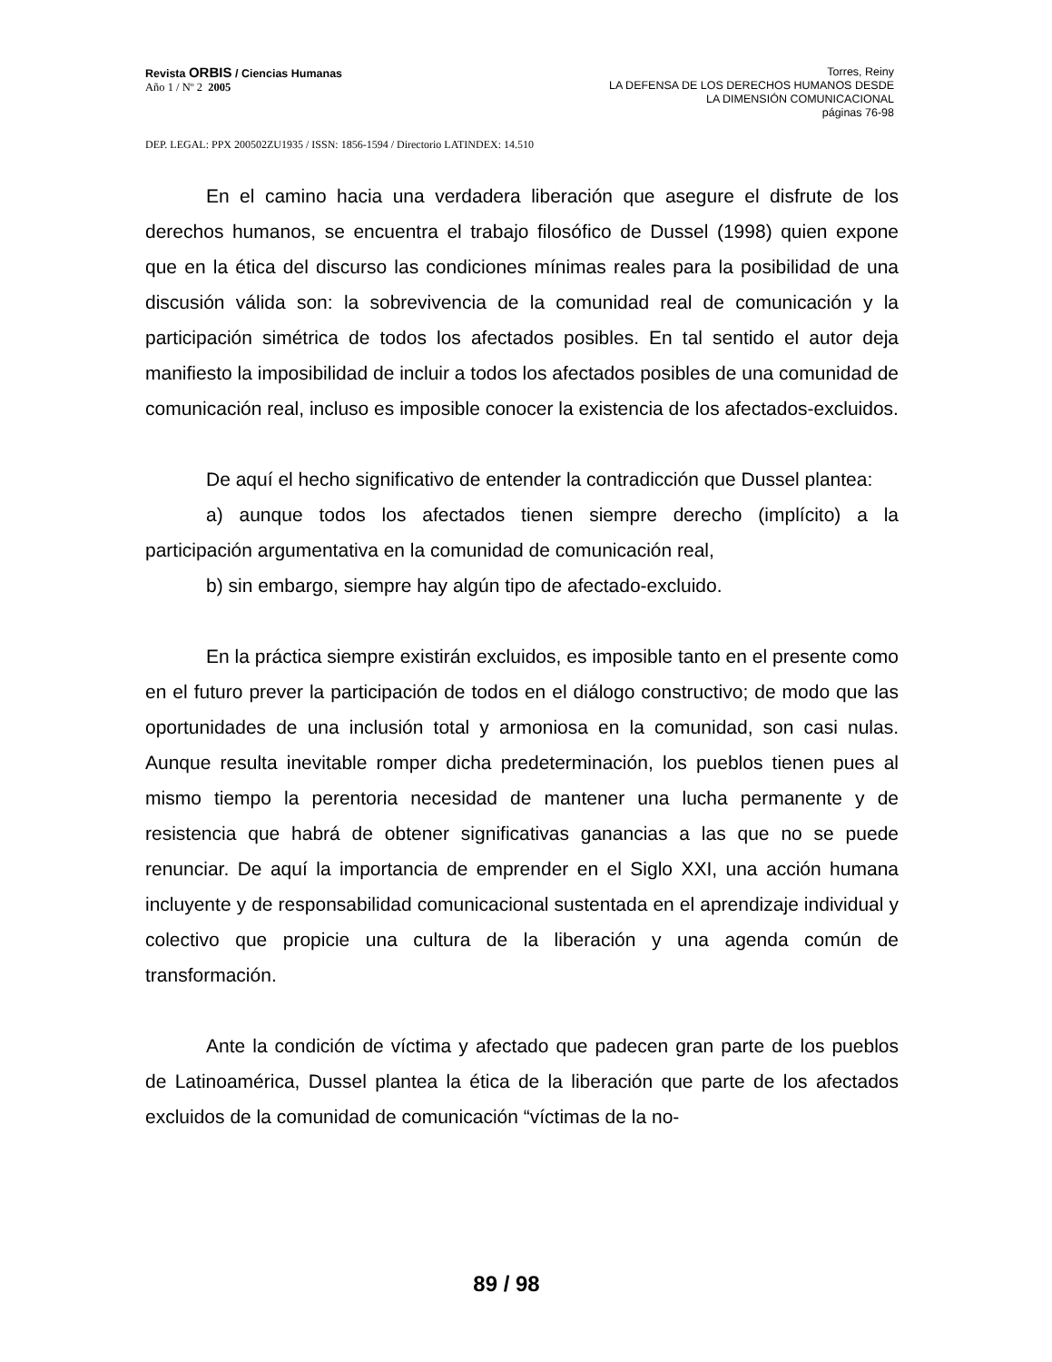Revista ORBIS / Ciencias Humanas
Año 1 / Nº 2 2005
Torres, Reiny
LA DEFENSA DE LOS DERECHOS HUMANOS DESDE
LA DIMENSIÓN COMUNICACIONAL
páginas 76-98
DEP. LEGAL: PPX 200502ZU1935 / ISSN: 1856-1594 / Directorio LATINDEX: 14.510
En el camino hacia una verdadera liberación que asegure el disfrute de los derechos humanos, se encuentra el trabajo filosófico de Dussel (1998) quien expone que en la ética del discurso las condiciones mínimas reales para la posibilidad de una discusión válida son: la sobrevivencia de la comunidad real de comunicación y la participación simétrica de todos los afectados posibles. En tal sentido el autor deja manifiesto la imposibilidad de incluir a todos los afectados posibles de una comunidad de comunicación real, incluso es imposible conocer la existencia de los afectados-excluidos.
De aquí el hecho significativo de entender la contradicción que Dussel plantea:
a) aunque todos los afectados tienen siempre derecho (implícito) a la participación argumentativa en la comunidad de comunicación real,
b) sin embargo, siempre hay algún tipo de afectado-excluido.
En la práctica siempre existirán excluidos, es imposible tanto en el presente como en el futuro prever la participación de todos en el diálogo constructivo; de modo que las oportunidades de una inclusión total y armoniosa en la comunidad, son casi nulas. Aunque resulta inevitable romper dicha predeterminación, los pueblos tienen pues al mismo tiempo la perentoria necesidad de mantener una lucha permanente y de resistencia que habrá de obtener significativas ganancias a las que no se puede renunciar. De aquí la importancia de emprender en el Siglo XXI, una acción humana incluyente y de responsabilidad comunicacional sustentada en el aprendizaje individual y colectivo que propicie una cultura de la liberación y una agenda común de transformación.
Ante la condición de víctima y afectado que padecen gran parte de los pueblos de Latinoamérica, Dussel plantea la ética de la liberación que parte de los afectados excluidos de la comunidad de comunicación “víctimas de la no-
89 / 98